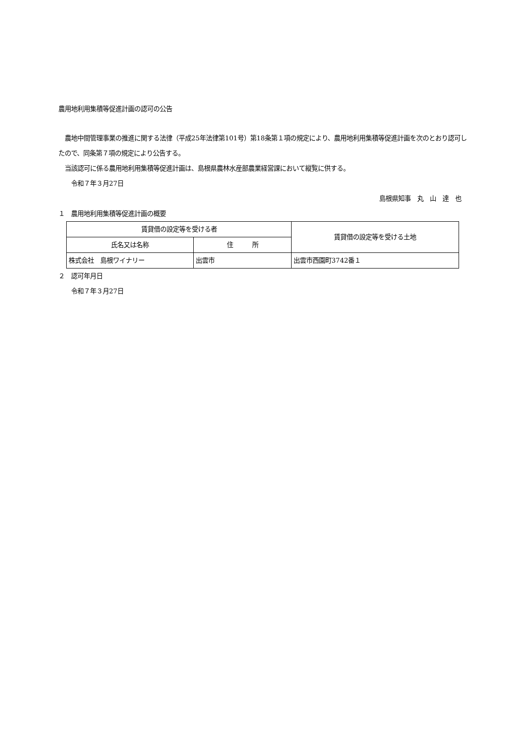農用地利用集積等促進計画の認可の公告
　農地中間管理事業の推進に関する法律（平成25年法律第101号）第18条第１項の規定により、農用地利用集積等促進計画を次のとおり認可したので、同条第７項の規定により公告する。
　当該認可に係る農用地利用集積等促進計画は、島根県農林水産部農業経営課において縦覧に供する。
　　令和７年３月27日
島根県知事　丸　山　達　也
１　農用地利用集積等促進計画の概要
| 賃貸借の設定等を受ける者 | | 賃貸借の設定等を受ける土地 |
| 氏名又は名称 | 住 所 | |
| 株式会社 島根ワイナリー | 出雲市 | 出雲市西園町3742番１ |
２　認可年月日
　　令和７年３月27日